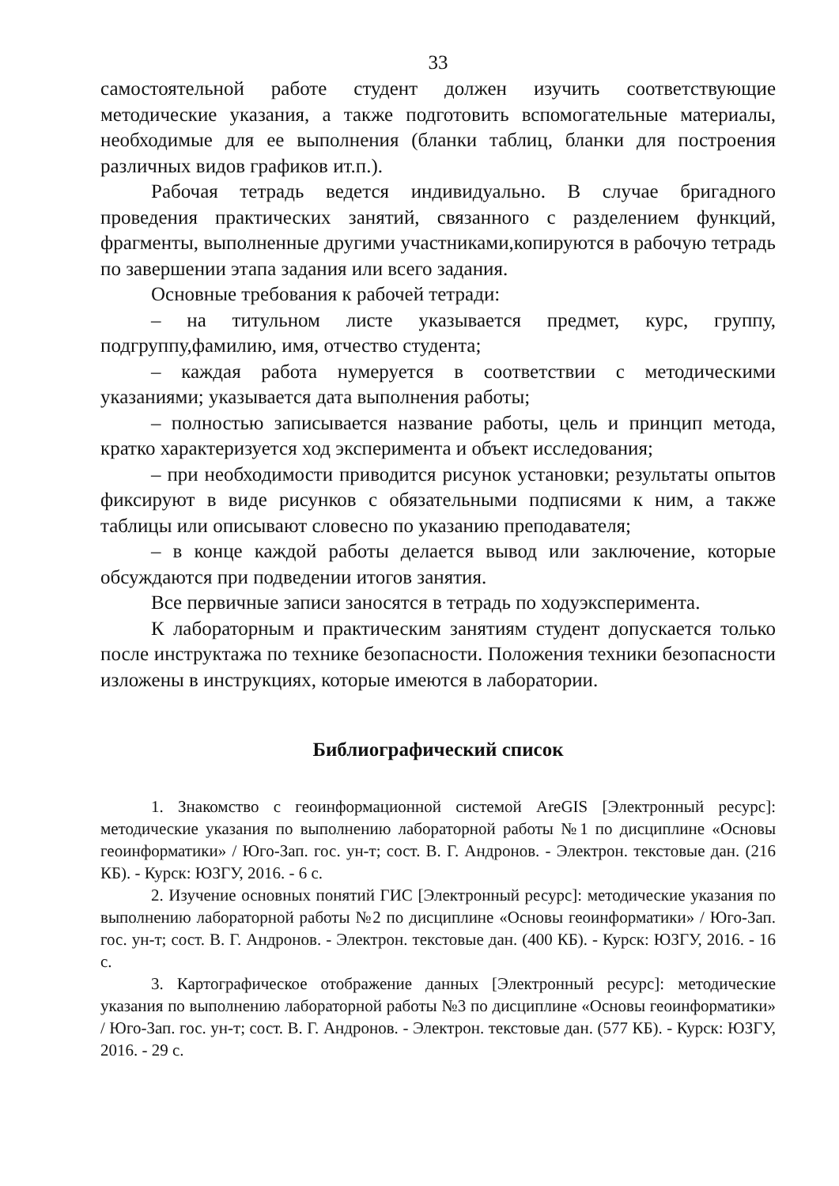33
самостоятельной работе студент должен изучить соответствующие методические указания, а также подготовить вспомогательные материалы, необходимые для ее выполнения (бланки таблиц, бланки для построения различных видов графиков ит.п.).
Рабочая тетрадь ведется индивидуально. В случае бригадного проведения практических занятий, связанного с разделением функций, фрагменты, выполненные другими участниками,копируются в рабочую тетрадь по завершении этапа задания или всего задания.
Основные требования к рабочей тетради:
– на титульном листе указывается предмет, курс, группу, подгруппу,фамилию, имя, отчество студента;
– каждая работа нумеруется в соответствии с методическими указаниями; указывается дата выполнения работы;
– полностью записывается название работы, цель и принцип метода, кратко характеризуется ход эксперимента и объект исследования;
– при необходимости приводится рисунок установки; результаты опытов фиксируют в виде рисунков с обязательными подписями к ним, а также таблицы или описывают словесно по указанию преподавателя;
– в конце каждой работы делается вывод или заключение, которые обсуждаются при подведении итогов занятия.
Все первичные записи заносятся в тетрадь по ходуэксперимента.
К лабораторным и практическим занятиям студент допускается только после инструктажа по технике безопасности. Положения техники безопасности изложены в инструкциях, которые имеются в лаборатории.
Библиографический список
1. Знакомство с геоинформационной системой AreGIS [Электронный ресурс]: методические указания по выполнению лабораторной работы №1 по дисциплине «Основы геоинформатики» / Юго-Зап. гос. ун-т; сост. В. Г. Андронов. - Электрон. текстовые дан. (216 КБ). - Курск: ЮЗГУ, 2016. - 6 с.
2. Изучение основных понятий ГИС [Электронный ресурс]: методические указания по выполнению лабораторной работы №2 по дисциплине «Основы геоинформатики» / Юго-Зап. гос. ун-т; сост. В. Г. Андронов. - Электрон. текстовые дан. (400 КБ). - Курск: ЮЗГУ, 2016. - 16 с.
3. Картографическое отображение данных [Электронный ресурс]: методические указания по выполнению лабораторной работы №3 по дисциплине «Основы геоинформатики» / Юго-Зап. гос. ун-т; сост. В. Г. Андронов. - Электрон. текстовые дан. (577 КБ). - Курск: ЮЗГУ, 2016. - 29 с.